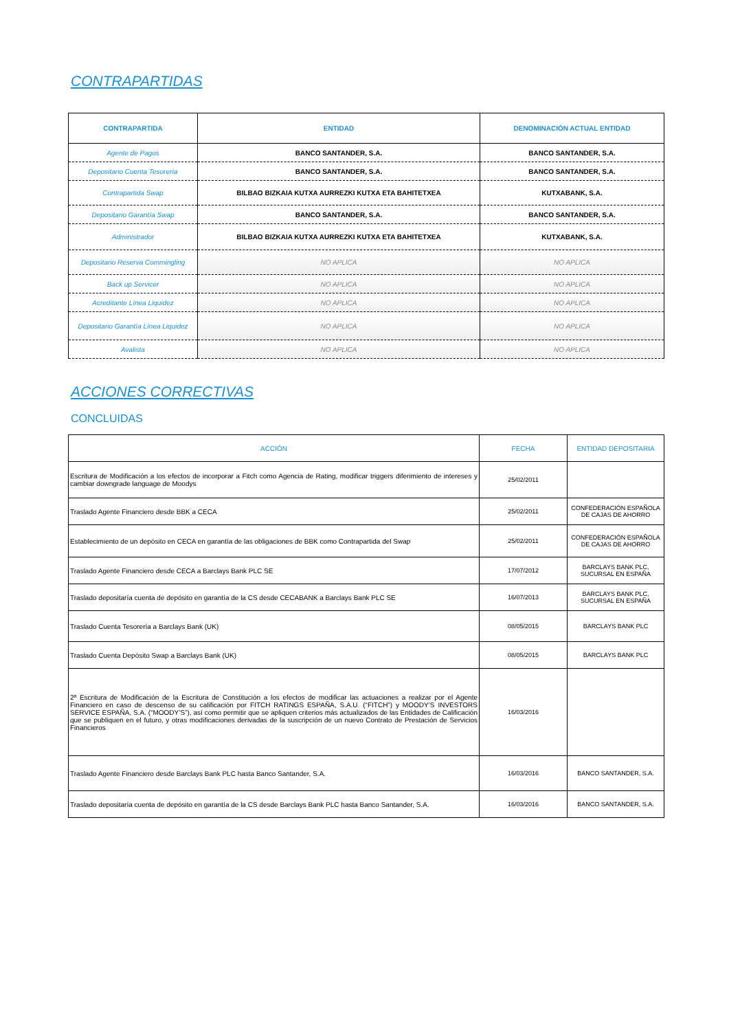CONTRAPARTIDAS
| CONTRAPARTIDA | ENTIDAD | DENOMINACIÓN ACTUAL ENTIDAD |
| --- | --- | --- |
| Agente de Pagos | BANCO SANTANDER, S.A. | BANCO SANTANDER, S.A. |
| Depositario Cuenta Tesorería | BANCO SANTANDER, S.A. | BANCO SANTANDER, S.A. |
| Contrapartida Swap | BILBAO BIZKAIA KUTXA AURREZKI KUTXA ETA BAHITETXEA | KUTXABANK, S.A. |
| Depositario Garantía Swap | BANCO SANTANDER, S.A. | BANCO SANTANDER, S.A. |
| Administrador | BILBAO BIZKAIA KUTXA AURREZKI KUTXA ETA BAHITETXEA | KUTXABANK, S.A. |
| Depositario Reserva Commingling | NO APLICA | NO APLICA |
| Back up Servicer | NO APLICA | NO APLICA |
| Acreditante Línea Liquidez | NO APLICA | NO APLICA |
| Depositario Garantía Línea Liquidez | NO APLICA | NO APLICA |
| Avalista | NO APLICA | NO APLICA |
ACCIONES CORRECTIVAS
CONCLUIDAS
| ACCIÓN | FECHA | ENTIDAD DEPOSITARIA |
| --- | --- | --- |
| Escritura de Modificación a los efectos de incorporar a Fitch como Agencia de Rating, modificar triggers diferimiento de intereses y cambiar downgrade language de Moodys | 25/02/2011 | |
| Traslado Agente Financiero desde BBK a CECA | 25/02/2011 | CONFEDERACIÓN ESPAÑOLA DE CAJAS DE AHORRO |
| Establecimiento de un depósito en CECA en garantía de las obligaciones de BBK como Contrapartida del Swap | 25/02/2011 | CONFEDERACIÓN ESPAÑOLA DE CAJAS DE AHORRO |
| Traslado Agente Financiero desde CECA a Barclays Bank PLC SE | 17/07/2012 | BARCLAYS BANK PLC, SUCURSAL EN ESPAÑA |
| Traslado depositaría cuenta de depósito en garantía de la CS desde CECABANK a Barclays Bank PLC SE | 16/07/2013 | BARCLAYS BANK PLC, SUCURSAL EN ESPAÑA |
| Traslado Cuenta Tesorería a Barclays Bank (UK) | 08/05/2015 | BARCLAYS BANK PLC |
| Traslado Cuenta Depósito Swap a Barclays Bank (UK) | 08/05/2015 | BARCLAYS BANK PLC |
| 2ª Escritura de Modificación de la Escritura de Constitución a los efectos de modificar las actuaciones a realizar por el Agente Financiero en caso de descenso de su calificación por FITCH RATINGS ESPAÑA, S.A.U. (“FITCH”) y MOODY’S INVESTORS SERVICE ESPAÑA, S.A. (“MOODY’S”), así como permitir que se apliquen criterios más actualizados de las Entidades de Calificación que se publiquen en el futuro, y otras modificaciones derivadas de la suscripción de un nuevo Contrato de Prestación de Servicios Financieros | 16/03/2016 | |
| Traslado Agente Financiero desde Barclays Bank PLC hasta Banco Santander, S.A. | 16/03/2016 | BANCO SANTANDER, S.A. |
| Traslado depositaría cuenta de depósito en garantía de la CS desde Barclays Bank PLC hasta Banco Santander, S.A. | 16/03/2016 | BANCO SANTANDER, S.A. |